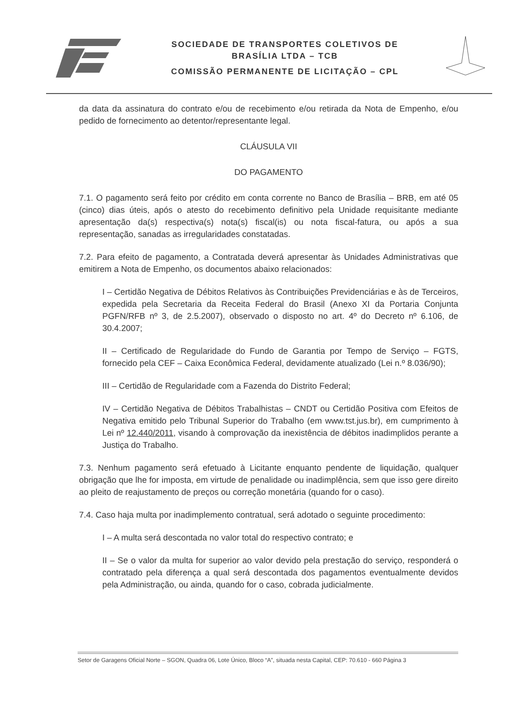SOCIEDADE DE TRANSPORTES COLETIVOS DE
BRASÍLIA LTDA – TCB
COMISSÃO PERMANENTE DE LICITAÇÃO – CPL
da data da assinatura do contrato e/ou de recebimento e/ou retirada da Nota de Empenho, e/ou pedido de fornecimento ao detentor/representante legal.
CLÁUSULA VII
DO PAGAMENTO
7.1. O pagamento será feito por crédito em conta corrente no Banco de Brasília – BRB, em até 05 (cinco) dias úteis, após o atesto do recebimento definitivo pela Unidade requisitante mediante apresentação da(s) respectiva(s) nota(s) fiscal(is) ou nota fiscal-fatura, ou após a sua representação, sanadas as irregularidades constatadas.
7.2. Para efeito de pagamento, a Contratada deverá apresentar às Unidades Administrativas que emitirem a Nota de Empenho, os documentos abaixo relacionados:
I – Certidão Negativa de Débitos Relativos às Contribuições Previdenciárias e às de Terceiros, expedida pela Secretaria da Receita Federal do Brasil (Anexo XI da Portaria Conjunta PGFN/RFB nº 3, de 2.5.2007), observado o disposto no art. 4º do Decreto nº 6.106, de 30.4.2007;
II – Certificado de Regularidade do Fundo de Garantia por Tempo de Serviço – FGTS, fornecido pela CEF – Caixa Econômica Federal, devidamente atualizado (Lei n.º 8.036/90);
III – Certidão de Regularidade com a Fazenda do Distrito Federal;
IV – Certidão Negativa de Débitos Trabalhistas – CNDT ou Certidão Positiva com Efeitos de Negativa emitido pelo Tribunal Superior do Trabalho (em www.tst.jus.br), em cumprimento à Lei nº 12.440/2011, visando à comprovação da inexistência de débitos inadimplidos perante a Justiça do Trabalho.
7.3. Nenhum pagamento será efetuado à Licitante enquanto pendente de liquidação, qualquer obrigação que lhe for imposta, em virtude de penalidade ou inadimplência, sem que isso gere direito ao pleito de reajustamento de preços ou correção monetária (quando for o caso).
7.4. Caso haja multa por inadimplemento contratual, será adotado o seguinte procedimento:
I – A multa será descontada no valor total do respectivo contrato; e
II – Se o valor da multa for superior ao valor devido pela prestação do serviço, responderá o contratado pela diferença a qual será descontada dos pagamentos eventualmente devidos pela Administração, ou ainda, quando for o caso, cobrada judicialmente.
Setor de Garagens Oficial Norte – SGON, Quadra 06, Lote Único, Bloco “A”, situada nesta Capital, CEP: 70.610 - 660 Página 3